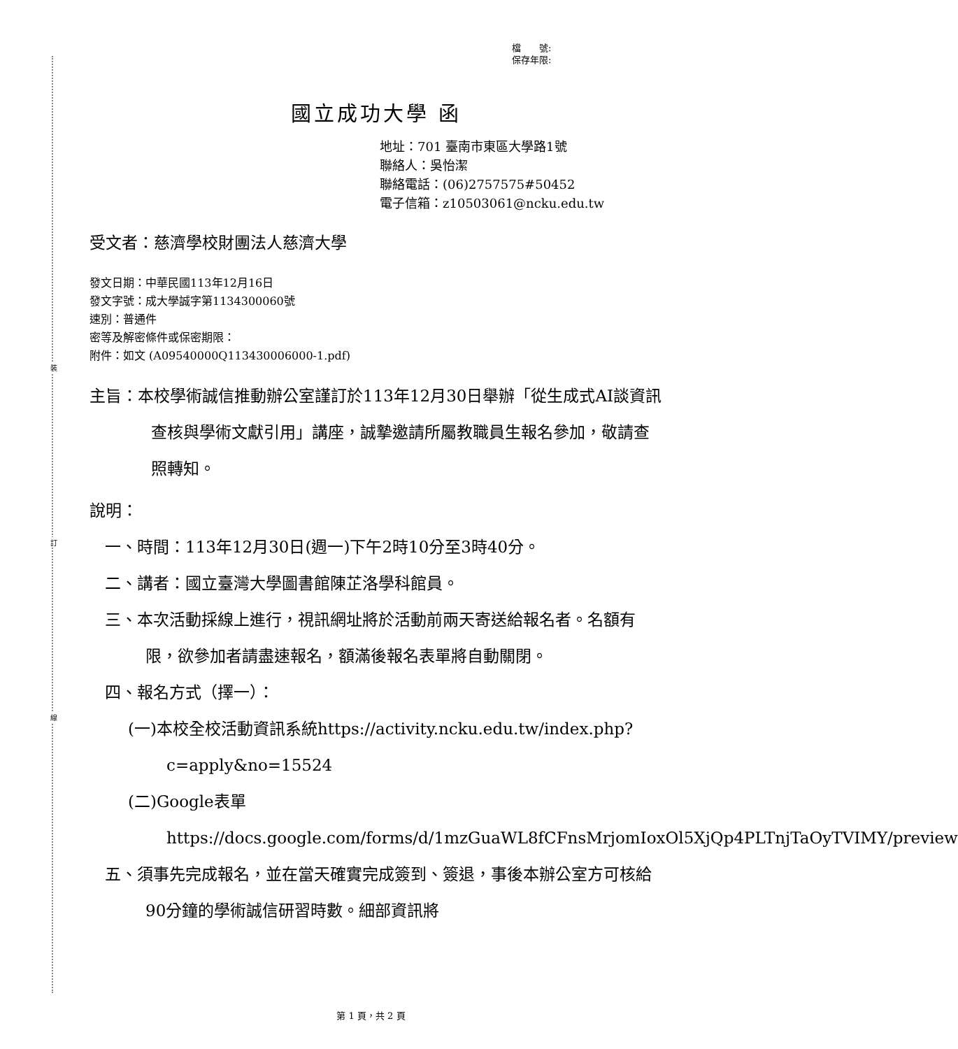裝
訂
線
檔　　號:
保存年限:
國立成功大學 函
地址：701 臺南市東區大學路1號
聯絡人：吳怡潔
聯絡電話：(06)2757575#50452
電子信箱：z10503061@ncku.edu.tw
受文者：慈濟學校財團法人慈濟大學
發文日期：中華民國113年12月16日
發文字號：成大學誠字第1134300060號
速別：普通件
密等及解密條件或保密期限：
附件：如文 (A09540000Q113430006000-1.pdf)
主旨：本校學術誠信推動辦公室謹訂於113年12月30日舉辦「從生成式AI談資訊查核與學術文獻引用」講座，誠摯邀請所屬教職員生報名參加，敬請查照轉知。
說明：
一、時間：113年12月30日(週一)下午2時10分至3時40分。
二、講者：國立臺灣大學圖書館陳芷洛學科館員。
三、本次活動採線上進行，視訊網址將於活動前兩天寄送給報名者。名額有限，欲參加者請盡速報名，額滿後報名表單將自動關閉。
四、報名方式（擇一）：
(一)本校全校活動資訊系統https://activity.ncku.edu.tw/index.php?c=apply&no=15524
(二)Google表單https://docs.google.com/forms/d/1mzGuaWL8fCFnsMrjomIoxOl5XjQp4PLTnjTaOyTVIMY/preview
五、須事先完成報名，並在當天確實完成簽到、簽退，事後本辦公室方可核給90分鐘的學術誠信研習時數。細部資訊將
第 1 頁，共 2 頁